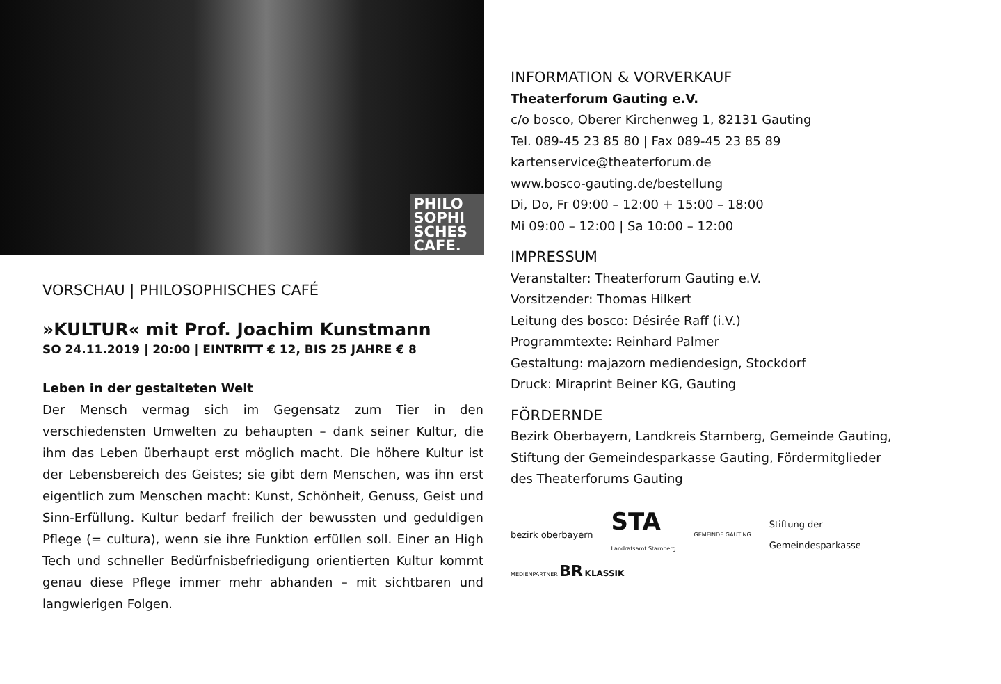PHILO
SOPHI
SCHES
CAFE.
VORSCHAU | PHILOSOPHISCHES CAFÉ
»KULTUR« mit Prof. Joachim Kunstmann
SO 24.11.2019 | 20:00 | EINTRITT € 12, BIS 25 JAHRE € 8
Leben in der gestalteten Welt
Der Mensch vermag sich im Gegensatz zum Tier in den verschiedensten Umwelten zu behaupten – dank seiner Kultur, die ihm das Leben überhaupt erst möglich macht. Die höhere Kultur ist der Lebensbereich des Geistes; sie gibt dem Menschen, was ihn erst eigentlich zum Menschen macht: Kunst, Schönheit, Genuss, Geist und Sinn-Erfüllung. Kultur bedarf freilich der bewussten und geduldigen Pflege (= cultura), wenn sie ihre Funktion erfüllen soll. Einer an High Tech und schneller Bedürfnisbefriedigung orientierten Kultur kommt genau diese Pflege immer mehr abhanden – mit sichtbaren und langwierigen Folgen.
INFORMATION & VORVERKAUF
Theaterforum Gauting e.V.
c/o bosco, Oberer Kirchenweg 1, 82131 Gauting
Tel. 089-45 23 85 80 | Fax 089-45 23 85 89
kartenservice@theaterforum.de
www.bosco-gauting.de/bestellung
Di, Do, Fr 09:00 – 12:00 + 15:00 – 18:00
Mi 09:00 – 12:00 | Sa 10:00 – 12:00
IMPRESSUM
Veranstalter: Theaterforum Gauting e.V.
Vorsitzender: Thomas Hilkert
Leitung des bosco: Désirée Raff (i.V.)
Programmtexte: Reinhard Palmer
Gestaltung: majazorn mediendesign, Stockdorf
Druck: Miraprint Beiner KG, Gauting
FÖRDERNDE
Bezirk Oberbayern, Landkreis Starnberg, Gemeinde Gauting,
Stiftung der Gemeindesparkasse Gauting, Fördermitglieder
des Theaterforums Gauting
bezirk oberbayern STA
Landratsamt Starnberg GEMEINDE GAUTING Stiftung der
Gemeindesparkasse
MEDIENPARTNER BR KLASSIK